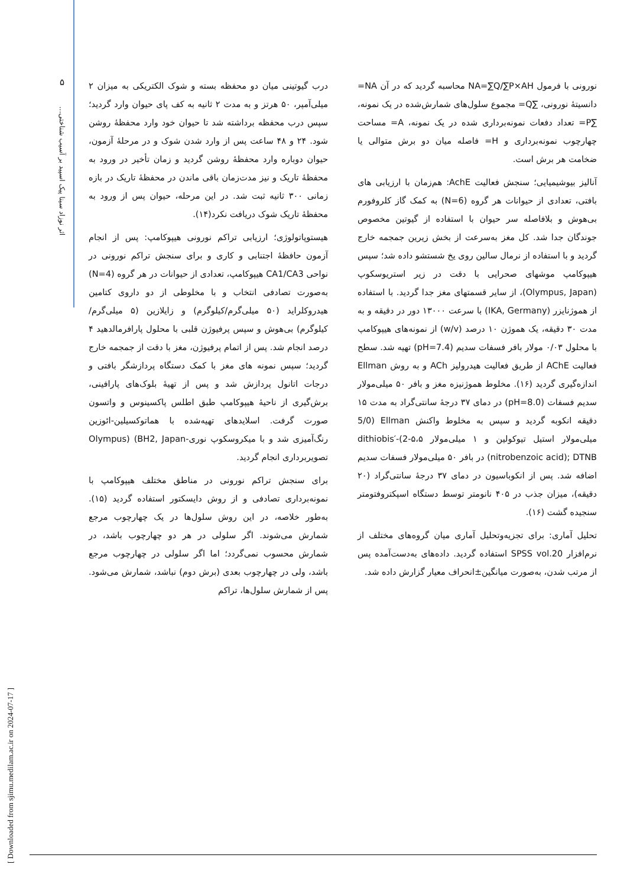۵
اثر نوزاد سینا پیک اسپید بر آسیب شناختی...
درب گیوتینی میان دو محفظه بسته و شوک الکتریکی به میزان ۲ میلی‌آمپر، ۵۰ هرتز و به مدت ۲ ثانیه به کف پای حیوان وارد گردید؛ سپس درب محفظه برداشته شد تا حیوان خود وارد محفظهٔ روشن شود. ۲۴ و ۴۸ ساعت پس از وارد شدن شوک و در مرحلهٔ آزمون، حیوان دوباره وارد محفظهٔ روشن گردید و زمان تأخیر در ورود به محفظهٔ تاریک و نیز مدت‌زمان باقی ماندن در محفظهٔ تاریک در بازه زمانی ۳۰۰ ثانیه ثبت شد. در این مرحله، حیوان پس از ورود به محفظهٔ تاریک شوک دریافت نکرد(۱۴).
هیستوپاتولوژی؛ ارزیابی تراکم نورونی هیپوکامپ: پس از انجام آزمون حافظهٔ اجتنابی و کاری و برای سنجش تراکم نورونی در نواحی CA1/CA3 هیپوکامپ، تعدادی از حیوانات در هر گروه (N=4) به‌صورت تصادفی انتخاب و با مخلوطی از دو داروی کتامین هیدروکلراید (۵۰ میلی‌گرم/کیلوگرم) و زایلازین (۵ میلی‌گرم/کیلوگرم) بی‌هوش و سپس پرفیوژن قلبی با محلول پارافرمالدهید ۴ درصد انجام شد. پس از اتمام پرفیوژن، مغز با دقت از جمجمه خارج گردید؛ سپس نمونه های مغز با کمک دستگاه پردازشگر بافتی و درجات اتانول پردازش شد و پس از تهیهٔ بلوک‌های پارافینی، برش‌گیری از ناحیهٔ هیپوکامپ طبق اطلس پاکسینوس و واتسون صورت گرفت. اسلایدهای تهیه‌شده با هماتوکسیلین-ائوزین رنگ‌آمیزی شد و با میکروسکوپ نوری-Olympus) (BH2, Japan تصویربرداری انجام گردید.
برای سنجش تراکم نورونی در مناطق مختلف هیپوکامپ با نمونه‌برداری تصادفی و از روش دایسکتور استفاده گردید (۱۵). به‌طور خلاصه، در این روش سلول‌ها در یک چهارچوب مرجع شمارش می‌شوند. اگر سلولی در هر دو چهارچوب باشد، در شمارش محسوب نمی‌گردد؛ اما اگر سلولی در چهارچوب مرجع باشد، ولی در چهارچوب بعدی (برش دوم) نباشد، شمارش می‌شود. پس از شمارش سلول‌ها، تراکم
نورونی با فرمول NA=∑Q/∑P×AH محاسبه گردید که در آن NA= دانسیتهٔ نورونی، ∑Q= مجموع سلول‌های شمارش‌شده در یک نمونه، ∑P= تعداد دفعات نمونه‌برداری شده در یک نمونه، A= مساحت چهارچوب نمونه‌برداری و H= فاصله میان دو برش متوالی یا ضخامت هر برش است.
آنالیز بیوشیمیایی؛ سنجش فعالیت AchE: هم‌زمان با ارزیابی های بافتی، تعدادی از حیوانات هر گروه (N=6) به کمک گاز کلروفورم بی‌هوش و بلافاصله سر حیوان با استفاده از گیوتین مخصوص جوندگان جدا شد. کل مغز به‌سرعت از بخش زیرین جمجمه خارج گردید و با استفاده از نرمال سالین روی یخ شستشو داده شد؛ سپس هیپوکامپ موشهای صحرایی با دقت در زیر استریوسکوپ (Olympus, Japan)، از سایر قسمتهای مغز جدا گردید. با استفاده از هموژنایزر (IKA, Germany) با سرعت ۱۳۰۰۰ دور در دقیقه و به مدت ۳۰ دقیقه، یک هموژن ۱۰ درصد (w/v) از نمونه‌های هیپوکامپ با محلول ۰/۰۳ مولار بافر فسفات سدیم (pH=7.4) تهیه شد. سطح فعالیت AChE از طریق فعالیت هیدرولیز ACh و به روش Ellman اندازه‌گیری گردید (۱۶). مخلوط هموژنیزه مغز و بافر ۵۰ میلی‌مولار سدیم فسفات (pH=8.0) در دمای ۳۷ درجهٔ سانتی‌گراد به مدت ۱۵ دقیقه انکوبه گردید و سپس به مخلوط واکنش Ellman (5/0 میلی‌مولار استیل تیوکولین و ۱ میلی‌مولار ۵،۵-2)-dithiobis′ (nitrobenzoic acid); DTNB در بافر ۵۰ میلی‌مولار فسفات سدیم اضافه شد. پس از انکوباسیون در دمای ۳۷ درجهٔ سانتی‌گراد (۲۰ دقیقه)، میزان جذب در ۴۰۵ نانومتر توسط دستگاه اسپکتروفتومتر سنجیده گشت (۱۶).
تحلیل آماری: برای تجزیه‌وتحلیل آماری میان گروه‌های مختلف از نرم‌افزار SPSS vol.20 استفاده گردید. داده‌های به‌دست‌آمده پس از مرتب شدن، به‌صورت میانگین±انحراف معیار گزارش داده شد.
[ Downloaded from sjimu.medilam.ac.ir on 2024-07-17 ]